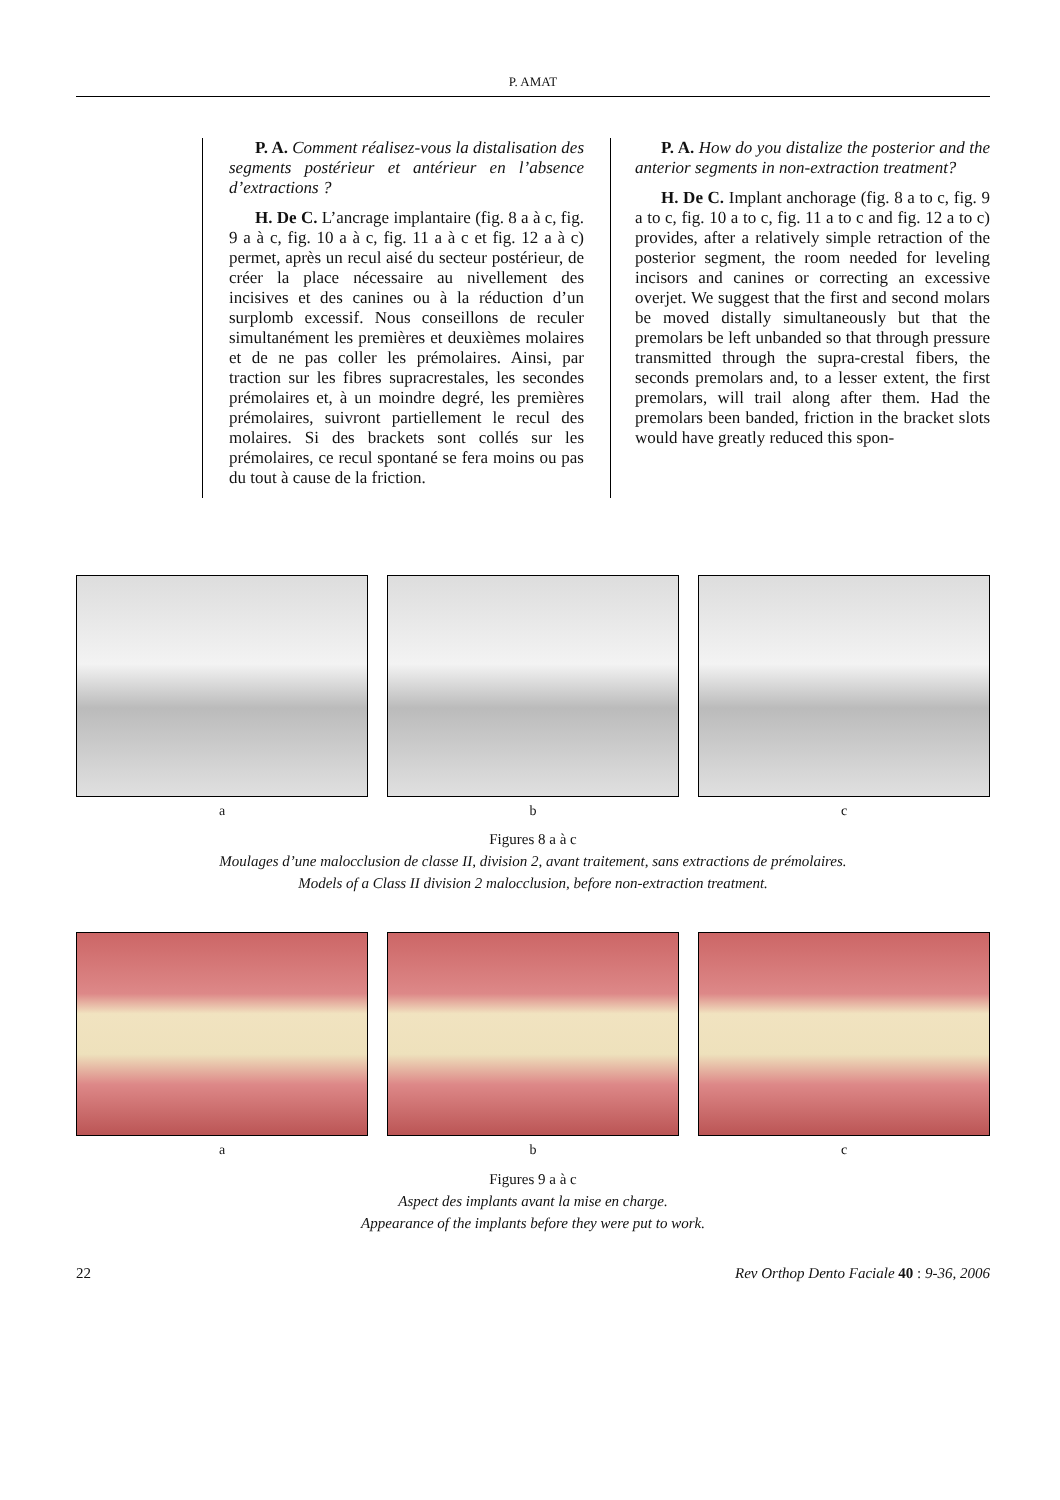P. AMAT
P. A. Comment réalisez-vous la distalisation des segments postérieur et antérieur en l’absence d’extractions ?
H. De C. L’ancrage implantaire (fig. 8 a à c, fig. 9 a à c, fig. 10 a à c, fig. 11 a à c et fig. 12 a à c) permet, après un recul aisé du secteur postérieur, de créer la place nécessaire au nivellement des incisives et des canines ou à la réduction d’un surplomb excessif. Nous conseillons de reculer simultanément les premières et deuxièmes molaires et de ne pas coller les prémolaires. Ainsi, par traction sur les fibres supracrestales, les secondes prémolaires et, à un moindre degré, les premières prémolaires, suivront partiellement le recul des molaires. Si des brackets sont collés sur les prémolaires, ce recul spontané se fera moins ou pas du tout à cause de la friction.
P. A. How do you distalize the posterior and the anterior segments in non-extraction treatment?
H. De C. Implant anchorage (fig. 8 a to c, fig. 9 a to c, fig. 10 a to c, fig. 11 a to c and fig. 12 a to c) provides, after a relatively simple retraction of the posterior segment, the room needed for leveling incisors and canines or correcting an excessive overjet. We suggest that the first and second molars be moved distally simultaneously but that the premolars be left unbanded so that through pressure transmitted through the supra-crestal fibers, the seconds premolars and, to a lesser extent, the first premolars, will trail along after them. Had the premolars been banded, friction in the bracket slots would have greatly reduced this spon-
a b c
Figures 8 a à c
Moulages d’une malocclusion de classe II, division 2, avant traitement, sans extractions de prémolaires.
Models of a Class II division 2 malocclusion, before non-extraction treatment.
a b c
Figures 9 a à c
Aspect des implants avant la mise en charge.
Appearance of the implants before they were put to work.
22 Rev Orthop Dento Faciale 40 : 9-36, 2006